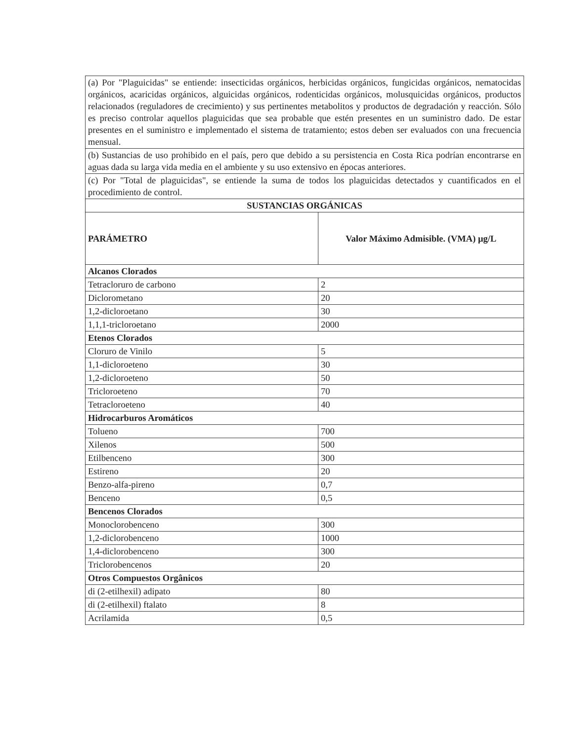| (a) Por "Plaguicidas" se entiende: insecticidas orgánicos, herbicidas orgánicos, fungicidas orgánicos, nematocidas orgánicos, acaricidas orgánicos, alguicidas orgánicos, rodenticidas orgánicos, molusquicidas orgánicos, productos relacionados (reguladores de crecimiento) y sus pertinentes metabolitos y productos de degradación y reacción. Sólo es preciso controlar aquellos plaguicidas que sea probable que estén presentes en un suministro dado. De estar presentes en el suministro e implementado el sistema de tratamiento; estos deben ser evaluados con una frecuencia mensual. | |
| (b) Sustancias de uso prohibido en el país, pero que debido a su persistencia en Costa Rica podrían encontrarse en aguas dada su larga vida media en el ambiente y su uso extensivo en épocas anteriores. | |
| (c) Por "Total de plaguicidas", se entiende la suma de todos los plaguicidas detectados y cuantificados en el procedimiento de control. | |
| SUSTANCIAS ORGÁNICAS | |
| PARÁMETRO | Valor Máximo Admisible. (VMA) µg/L |
| Alcanos Clorados | |
| Tetracloruro de carbono | 2 |
| Diclorometano | 20 |
| 1,2-dicloroetano | 30 |
| 1,1,1-tricloroetano | 2000 |
| Etenos Clorados | |
| Cloruro de Vinilo | 5 |
| 1,1-dicloroeteno | 30 |
| 1,2-dicloroeteno | 50 |
| Tricloroeteno | 70 |
| Tetracloroeteno | 40 |
| Hidrocarburos Aromáticos | |
| Tolueno | 700 |
| Xilenos | 500 |
| Etilbenceno | 300 |
| Estireno | 20 |
| Benzo-alfa-pireno | 0,7 |
| Benceno | 0,5 |
| Bencenos Clorados | |
| Monoclorobenceno | 300 |
| 1,2-diclorobenceno | 1000 |
| 1,4-diclorobenceno | 300 |
| Triclorobencenos | 20 |
| Otros Compuestos Orgânicos | |
| di (2-etilhexil) adipato | 80 |
| di (2-etilhexil) ftalato | 8 |
| Acrilamida | 0,5 |